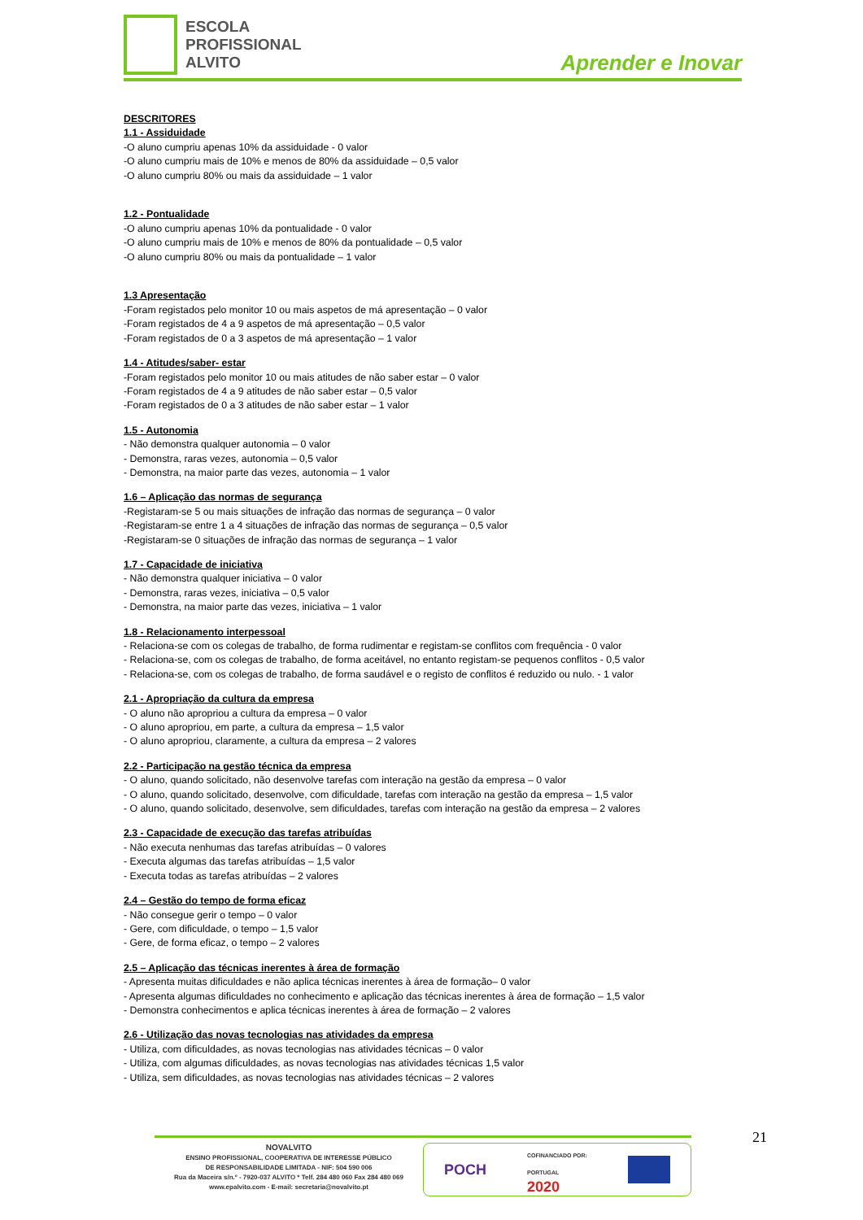ESCOLA
PROFISSIONAL
ALVITO
Aprender e Inovar
DESCRITORES
1.1 - Assiduidade
-O aluno cumpriu apenas 10% da assiduidade - 0 valor
-O aluno cumpriu mais de 10% e menos de 80% da assiduidade – 0,5 valor
-O aluno cumpriu 80% ou mais da assiduidade – 1 valor
1.2 - Pontualidade
-O aluno cumpriu apenas 10% da pontualidade - 0 valor
-O aluno cumpriu mais de 10% e menos de 80% da pontualidade – 0,5 valor
-O aluno cumpriu 80% ou mais da pontualidade – 1 valor
1.3 Apresentação
-Foram registados pelo monitor 10 ou mais aspetos de má apresentação – 0 valor
-Foram registados de 4 a 9 aspetos de má apresentação – 0,5 valor
-Foram registados de 0 a 3 aspetos de má apresentação – 1 valor
1.4 - Atitudes/saber- estar
-Foram registados pelo monitor 10 ou mais atitudes de não saber estar – 0 valor
-Foram registados de 4 a 9 atitudes de não saber estar – 0,5 valor
-Foram registados de 0 a 3 atitudes de não saber estar – 1 valor
1.5 - Autonomia
- Não demonstra qualquer autonomia – 0 valor
- Demonstra, raras vezes, autonomia – 0,5 valor
- Demonstra, na maior parte das vezes, autonomia – 1 valor
1.6 – Aplicação das normas de segurança
-Registaram-se 5 ou mais situações de infração das normas de segurança – 0 valor
-Registaram-se entre 1 a 4 situações de infração das normas de segurança – 0,5 valor
-Registaram-se 0 situações de infração das normas de segurança – 1 valor
1.7 - Capacidade de iniciativa
- Não demonstra qualquer iniciativa – 0 valor
- Demonstra, raras vezes, iniciativa – 0,5 valor
- Demonstra, na maior parte das vezes, iniciativa – 1 valor
1.8 - Relacionamento interpessoal
- Relaciona-se com os colegas de trabalho, de forma rudimentar e registam-se conflitos com frequência - 0 valor
- Relaciona-se, com os colegas de trabalho, de forma aceitável, no entanto registam-se pequenos conflitos - 0,5 valor
- Relaciona-se, com os colegas de trabalho, de forma saudável e o registo de conflitos é reduzido ou nulo. - 1 valor
2.1 - Apropriação da cultura da empresa
- O aluno não apropriou a cultura da empresa – 0 valor
- O aluno apropriou, em parte, a cultura da empresa – 1,5 valor
- O aluno apropriou, claramente, a cultura da empresa – 2 valores
2.2 - Participação na gestão técnica da empresa
- O aluno, quando solicitado, não desenvolve tarefas com interação na gestão da empresa – 0 valor
- O aluno, quando solicitado, desenvolve, com dificuldade, tarefas com interação na gestão da empresa – 1,5 valor
- O aluno, quando solicitado, desenvolve, sem dificuldades, tarefas com interação na gestão da empresa – 2 valores
2.3 - Capacidade de execução das tarefas atribuídas
- Não executa nenhumas das tarefas atribuídas – 0 valores
- Executa algumas das tarefas atribuídas – 1,5 valor
- Executa todas as tarefas atribuídas – 2 valores
2.4 – Gestão do tempo de forma eficaz
- Não consegue gerir o tempo – 0 valor
- Gere, com dificuldade, o tempo – 1,5 valor
- Gere, de forma eficaz, o tempo – 2 valores
2.5 – Aplicação das técnicas inerentes à área de formação
- Apresenta muitas dificuldades e não aplica técnicas inerentes à área de formação– 0 valor
- Apresenta algumas dificuldades no conhecimento e aplicação das técnicas inerentes à área de formação – 1,5 valor
- Demonstra conhecimentos e aplica técnicas inerentes à área de formação – 2 valores
2.6 - Utilização das novas tecnologias nas atividades da empresa
- Utiliza, com dificuldades, as novas tecnologias nas atividades técnicas – 0 valor
- Utiliza, com algumas dificuldades, as novas tecnologias nas atividades técnicas 1,5 valor
- Utiliza, sem dificuldades, as novas tecnologias nas atividades técnicas – 2 valores
21
NOVALVITO
ENSINO PROFISSIONAL, COOPERATIVA DE INTERESSE PÚBLICO
DE RESPONSABILIDADE LIMITADA - NIF: 504 590 006
Rua da Maceira s/n.º - 7920-037 ALVITO * Telf. 284 480 060 Fax 284 480 069
www.epalvito.com - E-mail: secretaria@novalvito.pt
POCH COFINANCIADO POR:
PORTUGAL
2020